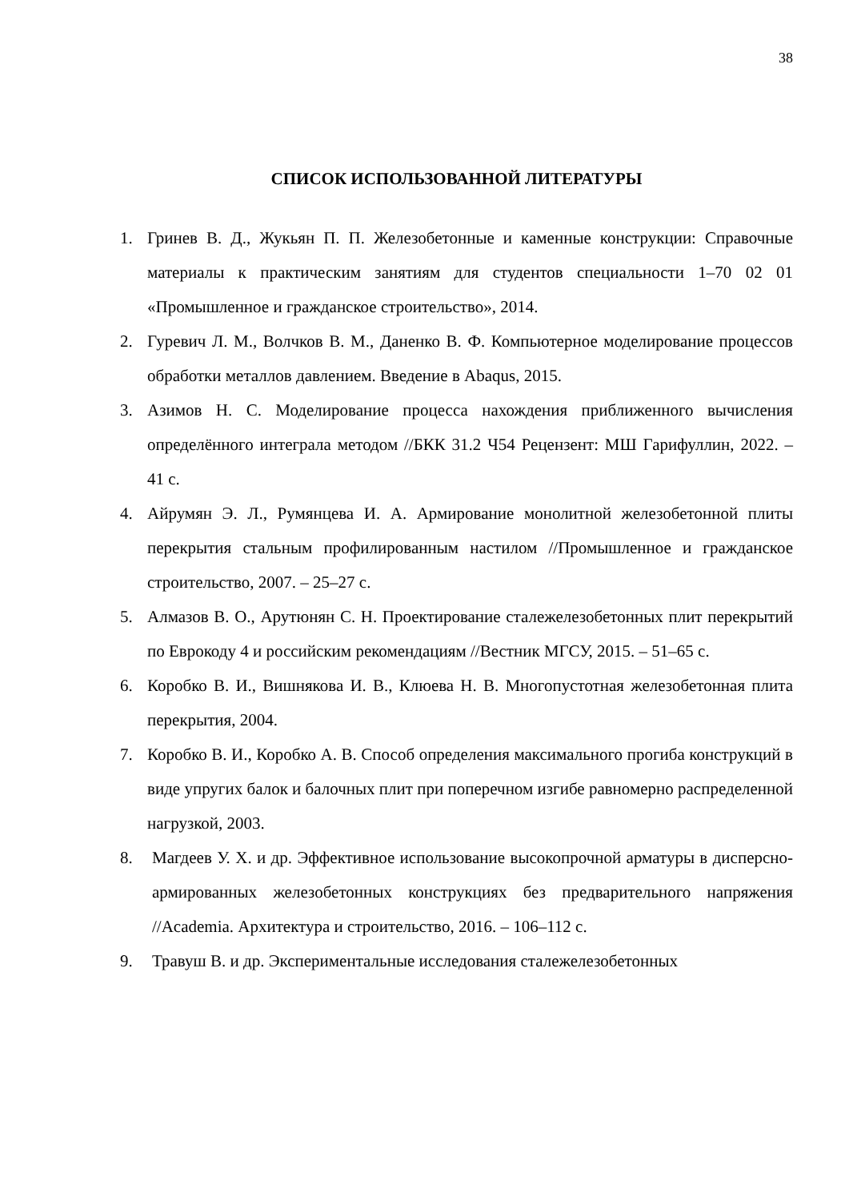38
СПИСОК ИСПОЛЬЗОВАННОЙ ЛИТЕРАТУРЫ
1. Гринев В. Д., Жукьян П. П. Железобетонные и каменные конструкции: Справочные материалы к практическим занятиям для студентов специальности 1–70 02 01 «Промышленное и гражданское строительство», 2014.
2. Гуревич Л. М., Волчков В. М., Даненко В. Ф. Компьютерное моделирование процессов обработки металлов давлением. Введение в Abaqus, 2015.
3. Азимов Н. С. Моделирование процесса нахождения приближенного вычисления определённого интеграла методом //БКК 31.2 Ч54 Рецензент: МШ Гарифуллин, 2022. – 41 с.
4. Айрумян Э. Л., Румянцева И. А. Армирование монолитной железобетонной плиты перекрытия стальным профилированным настилом //Промышленное и гражданское строительство, 2007. – 25–27 с.
5. Алмазов В. О., Арутюнян С. Н. Проектирование сталежелезобетонных плит перекрытий по Еврокоду 4 и российским рекомендациям //Вестник МГСУ, 2015. – 51–65 с.
6. Коробко В. И., Вишнякова И. В., Клюева Н. В. Многопустотная железобетонная плита перекрытия, 2004.
7. Коробко В. И., Коробко А. В. Способ определения максимального прогиба конструкций в виде упругих балок и балочных плит при поперечном изгибе равномерно распределенной нагрузкой, 2003.
8. Магдеев У. Х. и др. Эффективное использование высокопрочной арматуры в дисперсно-армированных железобетонных конструкциях без предварительного напряжения //Academia. Архитектура и строительство, 2016. – 106–112 с.
9. Травуш В. и др. Экспериментальные исследования сталежелезобетонных